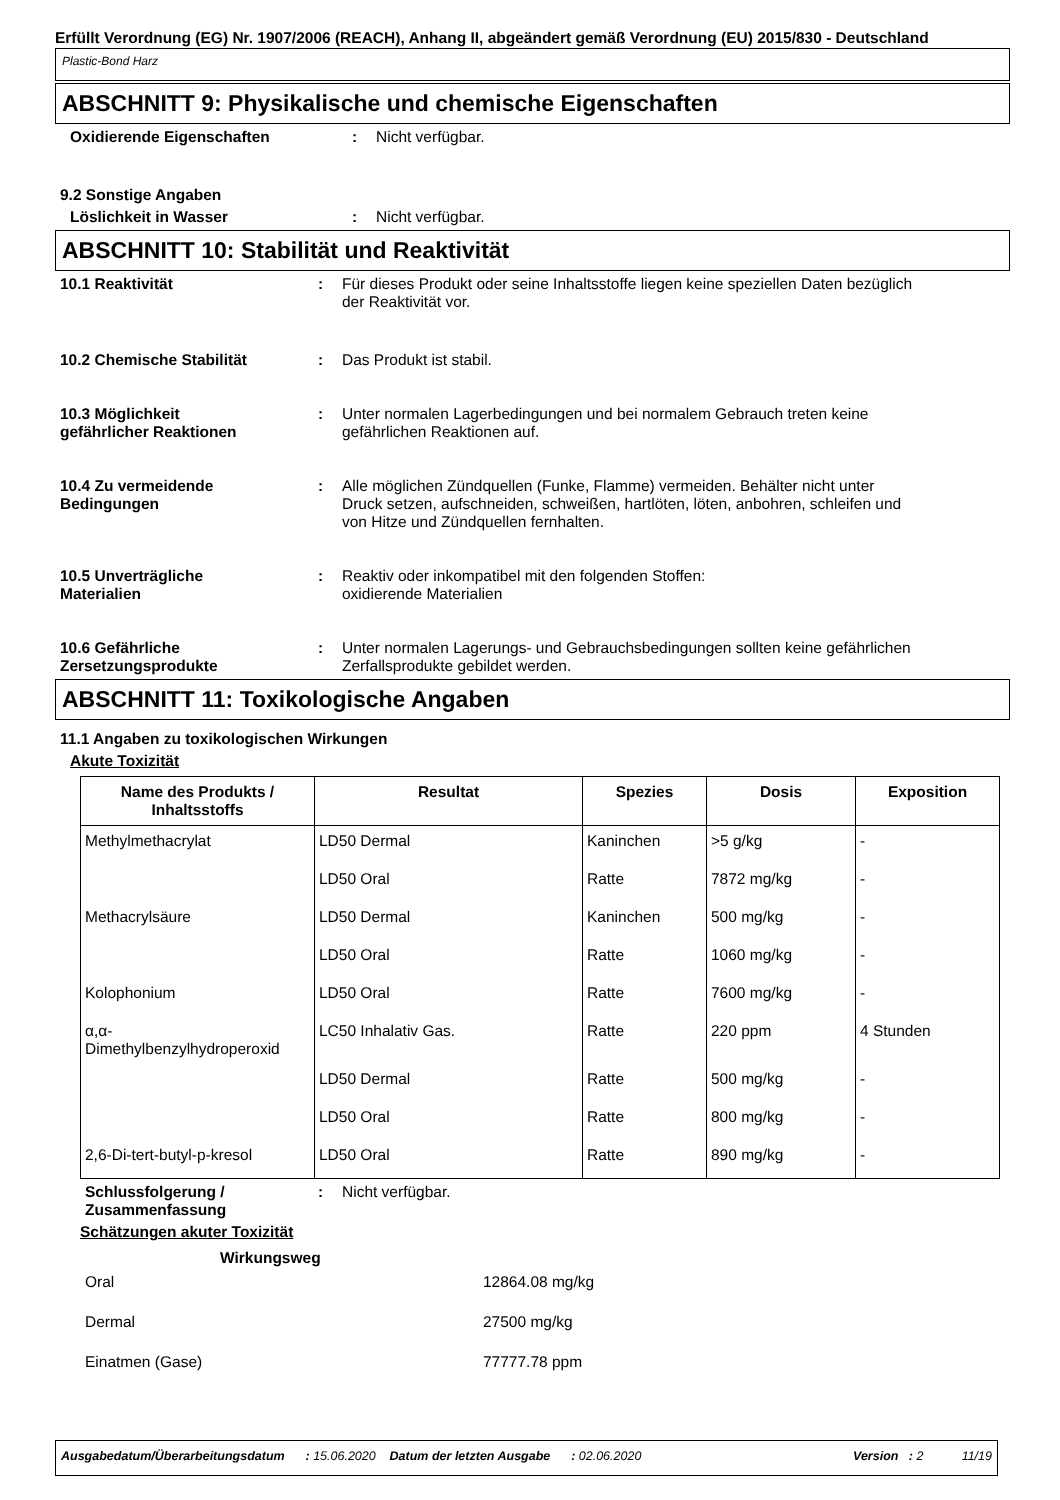Erfüllt Verordnung (EG) Nr. 1907/2006 (REACH), Anhang II, abgeändert gemäß Verordnung (EU) 2015/830 - Deutschland
Plastic-Bond Harz
ABSCHNITT 9: Physikalische und chemische Eigenschaften
Oxidierende Eigenschaften : Nicht verfügbar.
9.2 Sonstige Angaben
Löslichkeit in Wasser : Nicht verfügbar.
ABSCHNITT 10: Stabilität und Reaktivität
10.1 Reaktivität : Für dieses Produkt oder seine Inhaltsstoffe liegen keine speziellen Daten bezüglich
der Reaktivität vor.
10.2 Chemische Stabilität : Das Produkt ist stabil.
10.3 Möglichkeit
gefährlicher Reaktionen
: Unter normalen Lagerbedingungen und bei normalem Gebrauch treten keine
gefährlichen Reaktionen auf.
10.4 Zu vermeidende
Bedingungen
: Alle möglichen Zündquellen (Funke, Flamme) vermeiden. Behälter nicht unter
Druck setzen, aufschneiden, schweißen, hartlöten, löten, anbohren, schleifen und
von Hitze und Zündquellen fernhalten.
10.5 Unverträgliche
Materialien
: Reaktiv oder inkompatibel mit den folgenden Stoffen:
oxidierende Materialien
10.6 Gefährliche
Zersetzungsprodukte
: Unter normalen Lagerungs- und Gebrauchsbedingungen sollten keine gefährlichen
Zerfallsprodukte gebildet werden.
ABSCHNITT 11: Toxikologische Angaben
11.1 Angaben zu toxikologischen Wirkungen
Akute Toxizität
| Name des Produkts / Inhaltsstoffs | Resultat | Spezies | Dosis | Exposition |
| --- | --- | --- | --- | --- |
| Methylmethacrylat | LD50 Dermal | Kaninchen | >5 g/kg | - |
| | LD50 Oral | Ratte | 7872 mg/kg | - |
| Methacrylsäure | LD50 Dermal | Kaninchen | 500 mg/kg | - |
| | LD50 Oral | Ratte | 1060 mg/kg | - |
| Kolophonium | LD50 Oral | Ratte | 7600 mg/kg | - |
| α,α- Dimethylbenzylhydroperoxid | LC50 Inhalativ Gas. | Ratte | 220 ppm | 4 Stunden |
| | LD50 Dermal | Ratte | 500 mg/kg | - |
| | LD50 Oral | Ratte | 800 mg/kg | - |
| 2,6-Di-tert-butyl-p-kresol | LD50 Oral | Ratte | 890 mg/kg | - |
Schlussfolgerung /
Zusammenfassung
: Nicht verfügbar.
Schätzungen akuter Toxizität
Wirkungsweg
Oral 12864.08 mg/kg
Dermal 27500 mg/kg
Einatmen (Gase) 77777.78 ppm
Ausgabedatum/Überarbeitungsdatum : 15.06.2020 Datum der letzten Ausgabe : 02.06.2020 Version : 2 11/19